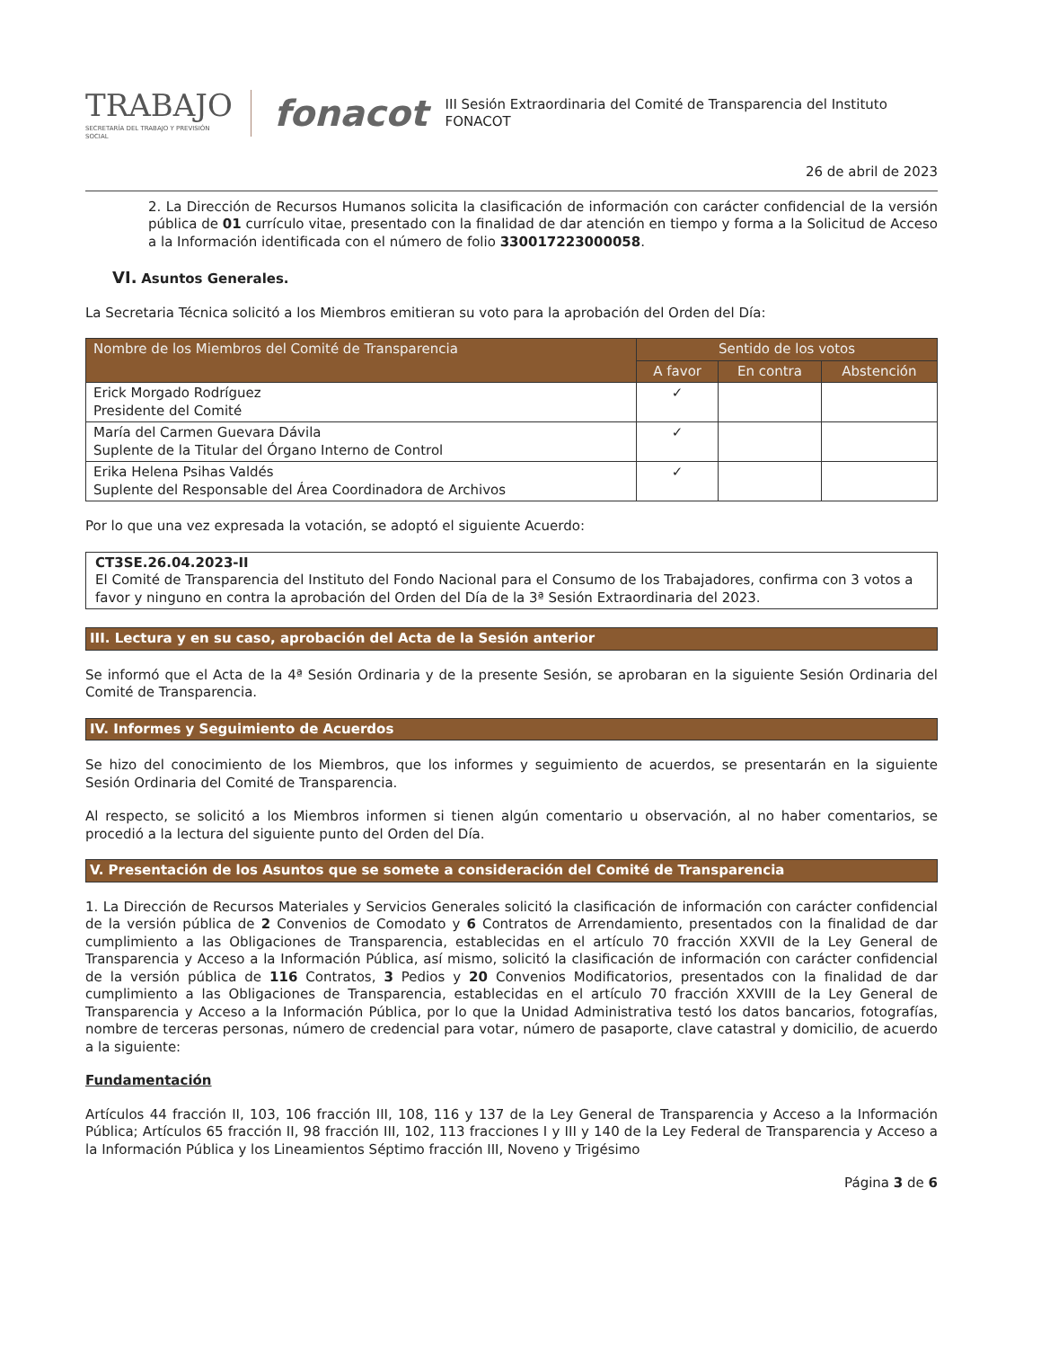TRABAJO
SECRETARÍA DEL TRABAJO Y PREVISIÓN SOCIAL
fonacot
III Sesión Extraordinaria del Comité de Transparencia del Instituto FONACOT
26 de abril de 2023
2. La Dirección de Recursos Humanos solicita la clasificación de información con carácter confidencial de la versión pública de 01 currículo vitae, presentado con la finalidad de dar atención en tiempo y forma a la Solicitud de Acceso a la Información identificada con el número de folio 330017223000058.
VI. Asuntos Generales.
La Secretaria Técnica solicitó a los Miembros emitieran su voto para la aprobación del Orden del Día:
| Nombre de los Miembros del Comité de Transparencia | Sentido de los votos | | |
| --- | --- | --- | --- |
| | A favor | En contra | Abstención |
| Erick Morgado Rodríguez Presidente del Comité | ✓ | | |
| María del Carmen Guevara Dávila Suplente de la Titular del Órgano Interno de Control | ✓ | | |
| Erika Helena Psihas Valdés Suplente del Responsable del Área Coordinadora de Archivos | ✓ | | |
Por lo que una vez expresada la votación, se adoptó el siguiente Acuerdo:
CT3SE.26.04.2023-II
El Comité de Transparencia del Instituto del Fondo Nacional para el Consumo de los Trabajadores, confirma con 3 votos a favor y ninguno en contra la aprobación del Orden del Día de la 3ª Sesión Extraordinaria del 2023.
III. Lectura y en su caso, aprobación del Acta de la Sesión anterior
Se informó que el Acta de la 4ª Sesión Ordinaria y de la presente Sesión, se aprobaran en la siguiente Sesión Ordinaria del Comité de Transparencia.
IV. Informes y Seguimiento de Acuerdos
Se hizo del conocimiento de los Miembros, que los informes y seguimiento de acuerdos, se presentarán en la siguiente Sesión Ordinaria del Comité de Transparencia.
Al respecto, se solicitó a los Miembros informen si tienen algún comentario u observación, al no haber comentarios, se procedió a la lectura del siguiente punto del Orden del Día.
V. Presentación de los Asuntos que se somete a consideración del Comité de Transparencia
1. La Dirección de Recursos Materiales y Servicios Generales solicitó la clasificación de información con carácter confidencial de la versión pública de 2 Convenios de Comodato y 6 Contratos de Arrendamiento, presentados con la finalidad de dar cumplimiento a las Obligaciones de Transparencia, establecidas en el artículo 70 fracción XXVII de la Ley General de Transparencia y Acceso a la Información Pública, así mismo, solicitó la clasificación de información con carácter confidencial de la versión pública de 116 Contratos, 3 Pedios y 20 Convenios Modificatorios, presentados con la finalidad de dar cumplimiento a las Obligaciones de Transparencia, establecidas en el artículo 70 fracción XXVIII de la Ley General de Transparencia y Acceso a la Información Pública, por lo que la Unidad Administrativa testó los datos bancarios, fotografías, nombre de terceras personas, número de credencial para votar, número de pasaporte, clave catastral y domicilio, de acuerdo a la siguiente:
Fundamentación
Artículos 44 fracción II, 103, 106 fracción III, 108, 116 y 137 de la Ley General de Transparencia y Acceso a la Información Pública; Artículos 65 fracción II, 98 fracción III, 102, 113 fracciones I y III y 140 de la Ley Federal de Transparencia y Acceso a la Información Pública y los Lineamientos Séptimo fracción III, Noveno y Trigésimo
Página 3 de 6